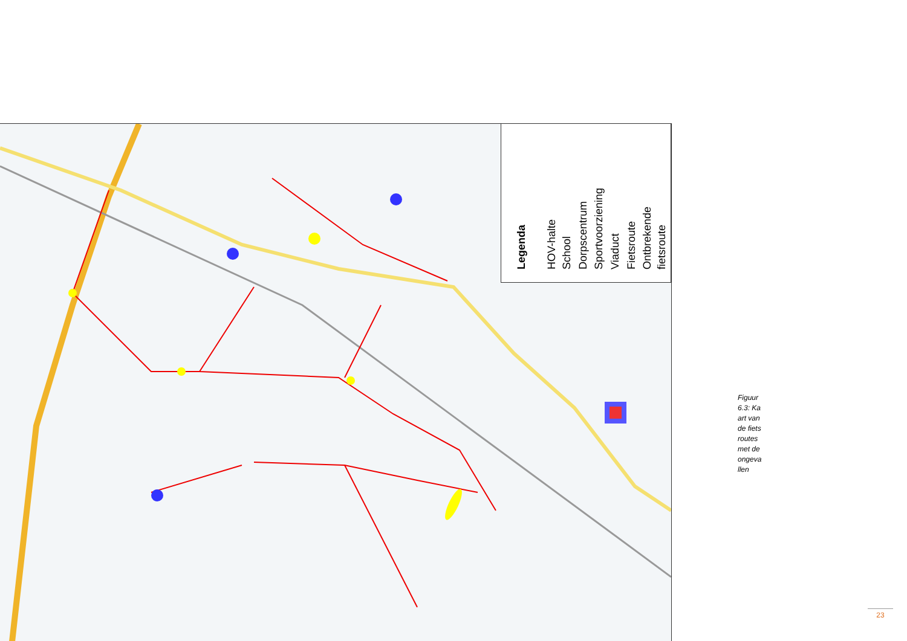Legenda
HOV-halte
School
Dorpscentrum
Sportvoorziening
Viaduct
Fietsroute
Ontbrekende
fietsroute
Figuur 6.3: Kaart van de fietsroutes met de ongevallen
23